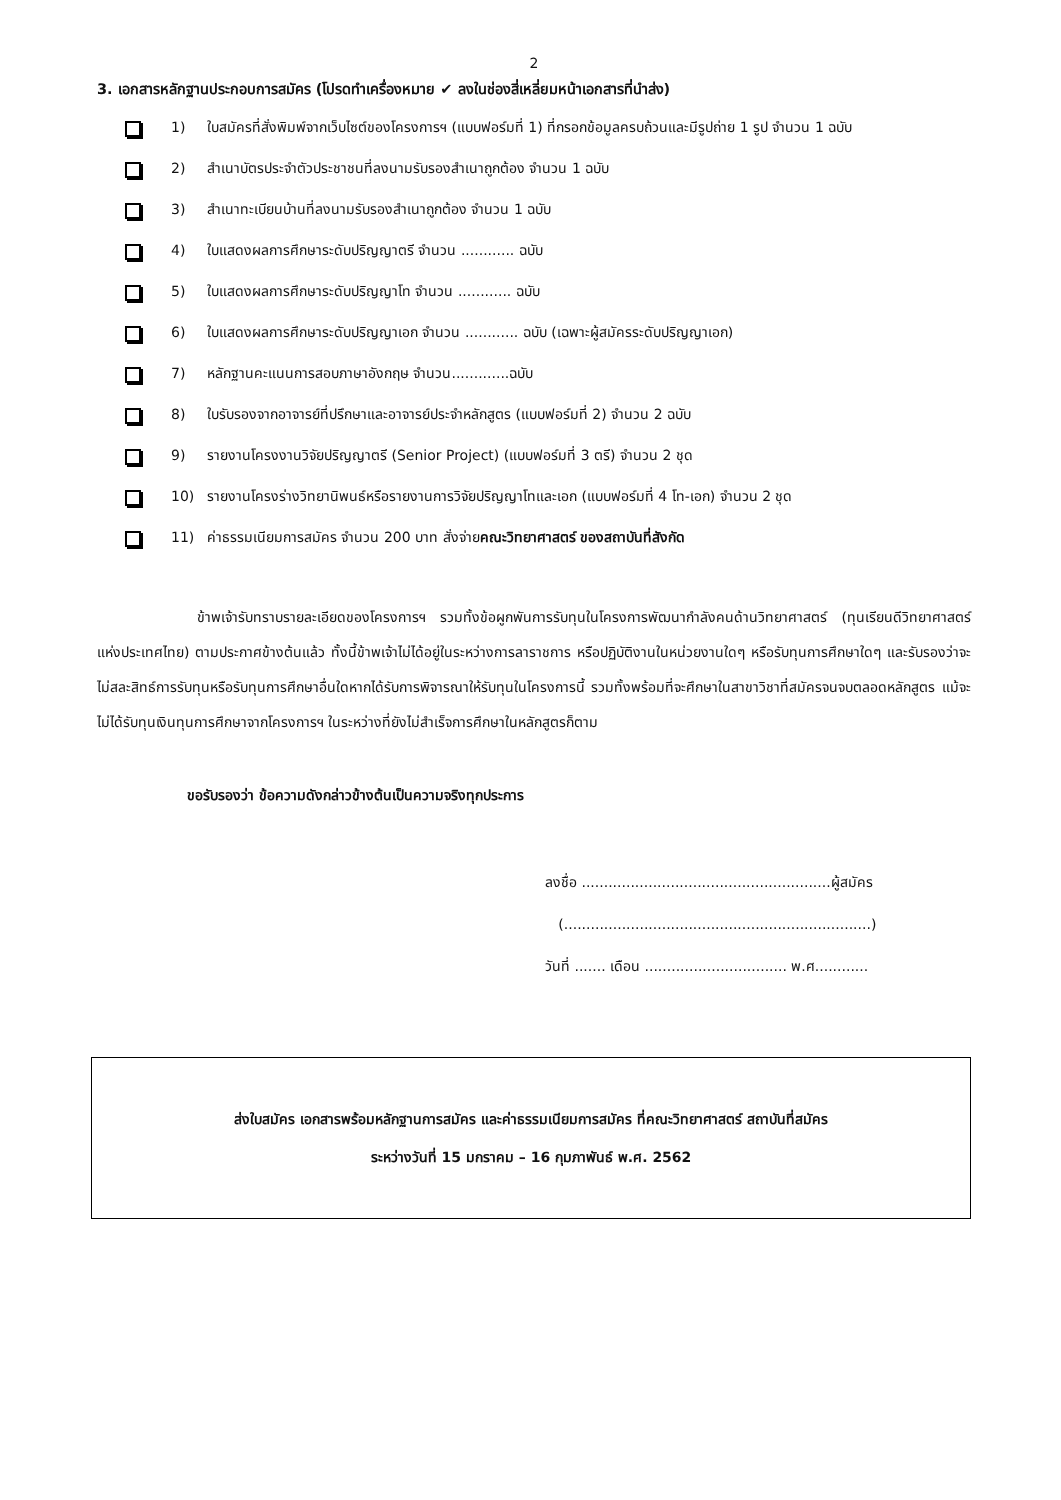2
3. เอกสารหลักฐานประกอบการสมัคร (โปรดทำเครื่องหมาย ✔ ลงในช่องสี่เหลี่ยมหน้าเอกสารที่นำส่ง)
1) ใบสมัครที่สั่งพิมพ์จากเว็บไซต์ของโครงการฯ (แบบฟอร์มที่ 1) ที่กรอกข้อมูลครบถ้วนและมีรูปถ่าย 1 รูป จำนวน 1 ฉบับ
2) สำเนาบัตรประจำตัวประชาชนที่ลงนามรับรองสำเนาถูกต้อง จำนวน 1 ฉบับ
3) สำเนาทะเบียนบ้านที่ลงนามรับรองสำเนาถูกต้อง จำนวน 1 ฉบับ
4) ใบแสดงผลการศึกษาระดับปริญญาตรี จำนวน ............ ฉบับ
5) ใบแสดงผลการศึกษาระดับปริญญาโท จำนวน ............ ฉบับ
6) ใบแสดงผลการศึกษาระดับปริญญาเอก จำนวน ............ ฉบับ (เฉพาะผู้สมัครระดับปริญญาเอก)
7) หลักฐานคะแนนการสอบภาษาอังกฤษ จำนวน.............ฉบับ
8) ใบรับรองจากอาจารย์ที่ปรึกษาและอาจารย์ประจำหลักสูตร (แบบฟอร์มที่ 2) จำนวน 2 ฉบับ
9) รายงานโครงงานวิจัยปริญญาตรี (Senior Project) (แบบฟอร์มที่ 3 ตรี) จำนวน 2 ชุด
10) รายงานโครงร่างวิทยานิพนธ์หรือรายงานการวิจัยปริญญาโทและเอก (แบบฟอร์มที่ 4 โท-เอก) จำนวน 2 ชุด
11) ค่าธรรมเนียมการสมัคร จำนวน 200 บาท สั่งจ่ายคณะวิทยาศาสตร์ ของสถาบันที่สังกัด
ข้าพเจ้ารับทราบรายละเอียดของโครงการฯ รวมทั้งข้อผูกพันการรับทุนในโครงการพัฒนากำลังคนด้านวิทยาศาสตร์ (ทุนเรียนดีวิทยาศาสตร์แห่งประเทศไทย) ตามประกาศข้างต้นแล้ว ทั้งนี้ข้าพเจ้าไม่ได้อยู่ในระหว่างการลาราชการ หรือปฏิบัติงานในหน่วยงานใดๆ หรือรับทุนการศึกษาใดๆ และรับรองว่าจะไม่สละสิทธ์การรับทุนหรือรับทุนการศึกษาอื่นใดหากได้รับการพิจารณาให้รับทุนในโครงการนี้ รวมทั้งพร้อมที่จะศึกษาในสาขาวิชาที่สมัครจนจบตลอดหลักสูตร แม้จะไม่ได้รับทุนเงินทุนการศึกษาจากโครงการฯ ในระหว่างที่ยังไม่สำเร็จการศึกษาในหลักสูตรก็ตาม
ขอรับรองว่า ข้อความดังกล่าวข้างต้นเป็นความจริงทุกประการ
ลงชื่อ ........................................................ผู้สมัคร
(.....................................................................)
วันที่ ....... เดือน ................................ พ.ศ............
ส่งใบสมัคร เอกสารพร้อมหลักฐานการสมัคร และค่าธรรมเนียมการสมัคร ที่คณะวิทยาศาสตร์ สถาบันที่สมัคร
ระหว่างวันที่ 15 มกราคม – 16 กุมภาพันธ์ พ.ศ. 2562